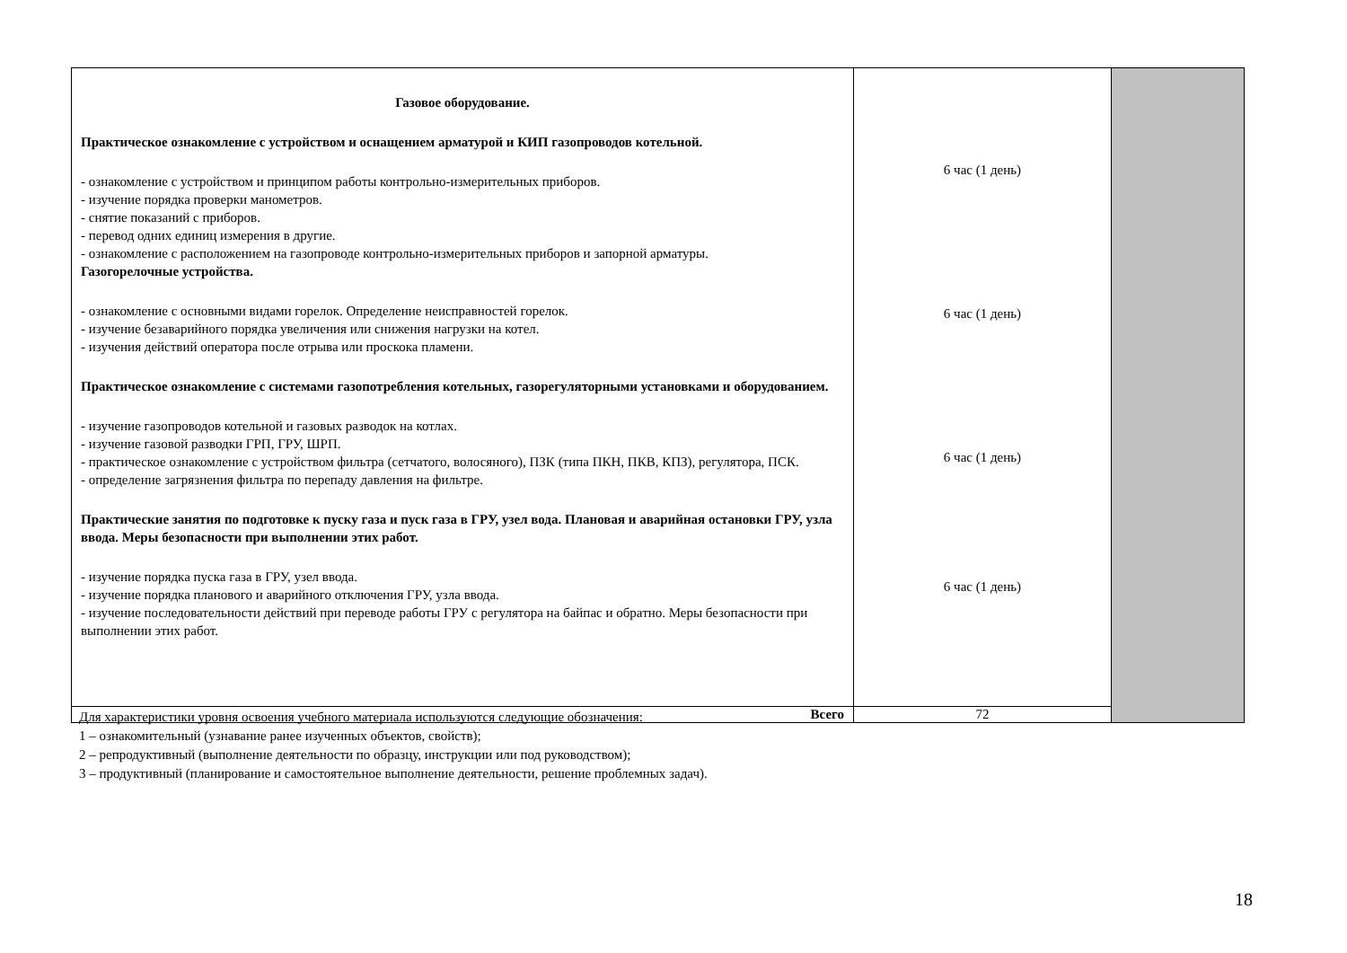| Газовое оборудование. Практическое ознакомление с устройством и оснащением арматурой и КИП газопроводов котельной. - ознакомление с устройством и принципом работы контрольно-измерительных приборов. - изучение порядка проверки манометров. - снятие показаний с приборов. - перевод одних единиц измерения в другие. - ознакомление с расположением на газопроводе контрольно-измерительных приборов и запорной арматуры. Газогорелочные устройства. - ознакомление с основными видами горелок. Определение неисправностей горелок. - изучение безаварийного порядка увеличения или снижения нагрузки на котел. - изучения действий оператора после отрыва или проскока пламени. Практическое ознакомление с системами газопотребления котельных, газорегуляторными установками и оборудованием. - изучение газопроводов котельной и газовых разводок на котлах. - изучение газовой разводки ГРП, ГРУ, ШРП. - практическое ознакомление с устройством фильтра (сетчатого, волосяного), ПЗК (типа ПКН, ПКВ, КПЗ), регулятора, ПСК. - определение загрязнения фильтра по перепаду давления на фильтре. Практические занятия по подготовке к пуску газа и пуск газа в ГРУ, узел вода. Плановая и аварийная остановки ГРУ, узла ввода. Меры безопасности при выполнении этих работ. - изучение порядка пуска газа в ГРУ, узел ввода. - изучение порядка планового и аварийного отключения ГРУ, узла ввода. - изучение последовательности действий при переводе работы ГРУ с регулятора на байпас и обратно. Меры безопасности при выполнении этих работ. | 6 час (1 день) 6 час (1 день) 6 час (1 день) 6 час (1 день) | |
| Всего | 72 | |
Для характеристики уровня освоения учебного материала используются следующие обозначения:
1 – ознакомительный (узнавание ранее изученных объектов, свойств);
2 – репродуктивный (выполнение деятельности по образцу, инструкции или под руководством);
3 – продуктивный (планирование и самостоятельное выполнение деятельности, решение проблемных задач).
18